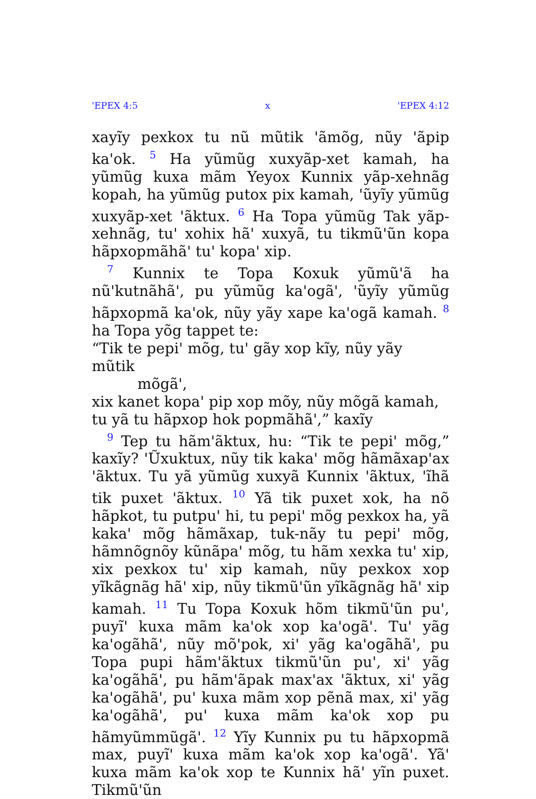'EPEX 4:5 x 'EPEX 4:12
xayĩy pexkox tu nũ mũtik 'ãmõg, nũy 'ãpip ka'ok. <sup>5</sup> Ha yũmũg xuxyãp-xet kamah, ha yũmũg kuxa mãm Yeyox Kunnix yãp-xehnãg kopah, ha yũmũg putox pix kamah, 'ũyĩy yũmũg xuxyãp-xet 'ãktux. <sup>6</sup> Ha Topa yũmũg Tak yãp-xehnãg, tu' xohix hã' xuxyã, tu tikmũ'ũn kopa hãpxopmãhã' tu' kopa' xip.
<sup>7</sup> Kunnix te Topa Koxuk yũmũ'ã ha nũ'kutnãhã', pu yũmũg ka'ogã', 'ũyĩy yũmũg hãpxopmã ka'ok, nũy yãy xape ka'ogã kamah. <sup>8</sup> ha Topa yõg tappet te:
“Tik te pepi' mõg, tu' gãy xop kĩy, nũy yãy mũtik
mõgã',
xix kanet kopa' pip xop mõy, nũy mõgã kamah,
tu yã tu hãpxop hok popmãhã',” kaxĩy
<sup>9</sup> Tep tu hãm'ãktux, hu: “Tik te pepi' mõg,” kaxĩy? 'Ũxuktux, nũy tik kaka' mõg hãmãxap'ax 'ãktux. Tu yã yũmũg xuxyã Kunnix 'ãktux, 'ĩhã tik puxet 'ãktux. <sup>10</sup> Yã tik puxet xok, ha nõ hãpkot, tu putpu' hi, tu pepi' mõg pexkox ha, yã kaka' mõg hãmãxap, tuk-nãy tu pepi' mõg, hãmnõgnõy kũnãpa' mõg, tu hãm xexka tu' xip, xix pexkox tu' xip kamah, nũy pexkox xop yĩkãgnãg hã' xip, nũy tikmũ'ũn yĩkãgnãg hã' xip kamah. <sup>11</sup> Tu Topa Koxuk hõm tikmũ'ũn pu', puyĩ' kuxa mãm ka'ok xop ka'ogã'. Tu' yãg ka'ogãhã', nũy mõ'pok, xi' yãg ka'ogãhã', pu Topa pupi hãm'ãktux tikmũ'ũn pu', xi' yãg ka'ogãhã', pu hãm'ãpak max'ax 'ãktux, xi' yãg ka'ogãhã', pu' kuxa mãm xop pẽnã max, xi' yãg ka'ogãhã', pu' kuxa mãm ka'ok xop pu hãmyũmmũgã'. <sup>12</sup> Yĩy Kunnix pu tu hãpxopmã max, puyĩ' kuxa mãm ka'ok xop ka'ogã'. Yã' kuxa mãm ka'ok xop te Kunnix hã' yĩn puxet. Tikmũ'ũn